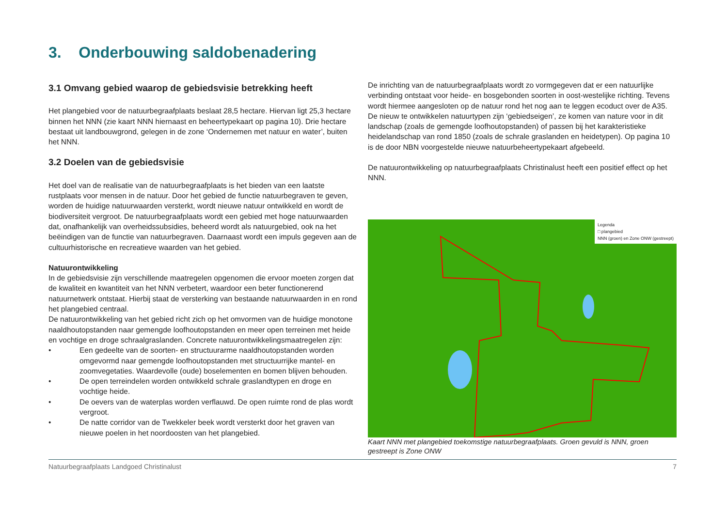3. Onderbouwing saldobenadering
3.1 Omvang gebied waarop de gebiedsvisie betrekking heeft
Het plangebied voor de natuurbegraafplaats beslaat 28,5 hectare. Hiervan ligt 25,3 hectare binnen het NNN (zie kaart NNN hiernaast en beheertypekaart op pagina 10). Drie hectare bestaat uit landbouwgrond, gelegen in de zone ‘Ondernemen met natuur en water’, buiten het NNN.
3.2 Doelen van de gebiedsvisie
Het doel van de realisatie van de natuurbegraafplaats is het bieden van een laatste rustplaats voor mensen in de natuur. Door het gebied de functie natuurbegraven te geven, worden de huidige natuurwaarden versterkt, wordt nieuwe natuur ontwikkeld en wordt de biodiversiteit vergroot. De natuurbegraafplaats wordt een gebied met hoge natuurwaarden dat, onafhankelijk van overheidssubsidies, beheerd wordt als natuurgebied, ook na het beëindigen van de functie van natuurbegraven. Daarnaast wordt een impuls gegeven aan de cultuurhistorische en recreatieve waarden van het gebied.
Natuurontwikkeling
In de gebiedsvisie zijn verschillende maatregelen opgenomen die ervoor moeten zorgen dat de kwaliteit en kwantiteit van het NNN verbetert, waardoor een beter functionerend natuurnetwerk ontstaat. Hierbij staat de versterking van bestaande natuurwaarden in en rond het plangebied centraal.
De natuurontwikkeling van het gebied richt zich op het omvormen van de huidige monotone naaldhoutopstanden naar gemengde loofhoutopstanden en meer open terreinen met heide en vochtige en droge schraalgraslanden. Concrete natuurontwikkelingsmaatregelen zijn:
• Een gedeelte van de soorten- en structuurarme naaldhoutopstanden worden omgevormd naar gemengde loofhoutopstanden met structuurrijke mantel- en zoomvegetaties. Waardevolle (oude) boselementen en bomen blijven behouden.
• De open terreindelen worden ontwikkeld schrale graslandtypen en droge en vochtige heide.
• De oevers van de waterplas worden verflauwd. De open ruimte rond de plas wordt vergroot.
• De natte corridor van de Twekkeler beek wordt versterkt door het graven van nieuwe poelen in het noordoosten van het plangebied.
De inrichting van de natuurbegraafplaats wordt zo vormgegeven dat er een natuurlijke verbinding ontstaat voor heide- en bosgebonden soorten in oost-westelijke richting. Tevens wordt hiermee aangesloten op de natuur rond het nog aan te leggen ecoduct over de A35. De nieuw te ontwikkelen natuurtypen zijn ‘gebiedseigen’, ze komen van nature voor in dit landschap (zoals de gemengde loofhoutopstanden) of passen bij het karakteristieke heidelandschap van rond 1850 (zoals de schrale graslanden en heidetypen). Op pagina 10 is de door NBN voorgestelde nieuwe natuurbeheertypekaart afgebeeld.
De natuurontwikkeling op natuurbegraafplaats Christinalust heeft een positief effect op het NNN.
Legenda
□ plangebied
NNN (groen) en Zone ONW (gestreept)
Kaart NNN met plangebied toekomstige natuurbegraafplaats. Groen gevuld is NNN, groen gestreept is Zone ONW
Natuurbegraafplaats Landgoed Christinalust 7